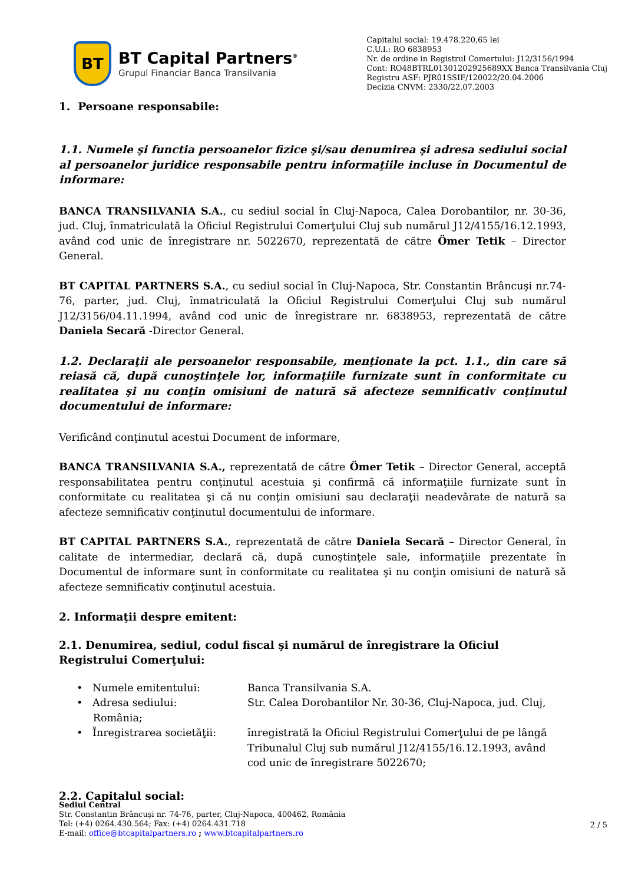BT
BT Capital Partners<sup>®</sup>
Grupul Financiar Banca Transilvania
Capitalul social: 19.478.220,65 lei
C.U.I.: RO 6838953
Nr. de ordine in Registrul Comertului: J12/3156/1994
Cont: RO48BTRL01301202925689XX Banca Transilvania Cluj
Registru ASF: PJR01SSIF/120022/20.04.2006
Decizia CNVM: 2330/22.07.2003
1. Persoane responsabile:
1.1. Numele şi functia persoanelor fizice şi/sau denumirea şi adresa sediului social al persoanelor juridice responsabile pentru informaţiile incluse în Documentul de informare:
BANCA TRANSILVANIA S.A., cu sediul social în Cluj-Napoca, Calea Dorobantilor, nr. 30-36, jud. Cluj, înmatriculată la Oficiul Registrului Comerţului Cluj sub numărul J12/4155/16.12.1993, având cod unic de înregistrare nr. 5022670, reprezentată de către Ömer Tetik – Director General.
BT CAPITAL PARTNERS S.A., cu sediul social în Cluj-Napoca, Str. Constantin Brâncuşi nr.74-76, parter, jud. Cluj, înmatriculată la Oficiul Registrului Comerţului Cluj sub numărul J12/3156/04.11.1994, având cod unic de înregistrare nr. 6838953, reprezentată de către Daniela Secară -Director General.
1.2. Declaraţii ale persoanelor responsabile, menţionate la pct. 1.1., din care să reiasă că, după cunoştinţele lor, informaţiile furnizate sunt în conformitate cu realitatea şi nu conţin omisiuni de natură să afecteze semnificativ conţinutul documentului de informare:
Verificând conţinutul acestui Document de informare,
BANCA TRANSILVANIA S.A., reprezentată de către Ömer Tetik – Director General, acceptă responsabilitatea pentru conţinutul acestuia şi confirmă că informaţiile furnizate sunt în conformitate cu realitatea şi că nu conţin omisiuni sau declaraţii neadevărate de natură sa afecteze semnificativ conţinutul documentului de informare.
BT CAPITAL PARTNERS S.A., reprezentată de către Daniela Secară – Director General, în calitate de intermediar, declară că, după cunoştinţele sale, informaţiile prezentate în Documentul de informare sunt în conformitate cu realitatea şi nu conţin omisiuni de natură să afecteze semnificativ conţinutul acestuia.
2. Informaţii despre emitent:
2.1. Denumirea, sediul, codul fiscal şi numărul de înregistrare la Oficiul Registrului Comerţului:
• Numele emitentului: Banca Transilvania S.A.
• Adresa sediului: Str. Calea Dorobantilor Nr. 30-36, Cluj-Napoca, jud. Cluj,
România;
• Înregistrarea societăţii:
înregistrată la Oficiul Registrului Comerţului de pe lângă Tribunalul Cluj sub numărul J12/4155/16.12.1993, având cod unic de înregistrare 5022670;
2.2. Capitalul social:
Sediul Central
Str. Constantin Brâncuşi nr. 74-76, parter, Cluj-Napoca, 400462, România
Tel: (+4) 0264.430.564; Fax: (+4) 0264.431.718
E-mail: office@btcapitalpartners.ro ; www.btcapitalpartners.ro
2 / 5